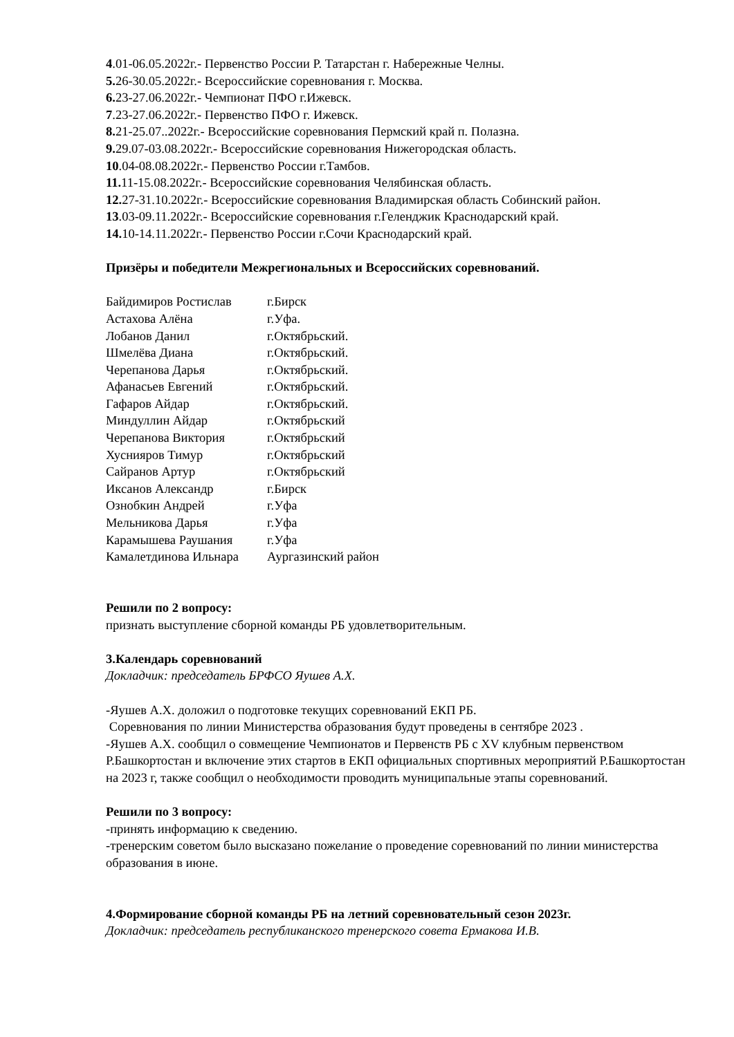4.01-06.05.2022г.- Первенство России Р. Татарстан г. Набережные Челны.
5. 26-30.05.2022г.- Всероссийские соревнования г. Москва.
6. 23-27.06.2022г.- Чемпионат ПФО г.Ижевск.
7.23-27.06.2022г.- Первенство ПФО г. Ижевск.
8. 21-25.07..2022г.- Всероссийские соревнования Пермский край п. Полазна.
9. 29.07-03.08.2022г.- Всероссийские соревнования Нижегородская область.
10.04-08.08.2022г.- Первенство России г.Тамбов.
11. 11-15.08.2022г.- Всероссийские соревнования Челябинская область.
12. 27-31.10.2022г.- Всероссийские соревнования Владимирская область Собинский район.
13.03-09.11.2022г.- Всероссийские соревнования г.Геленджик Краснодарский край.
14. 10-14.11.2022г.- Первенство России г.Сочи Краснодарский край.
Призёры и победители Межрегиональных и Всероссийских соревнований.
| Байдимиров Ростислав | г.Бирск |
| Астахова Алёна | г.Уфа. |
| Лобанов Данил | г.Октябрьский. |
| Шмелёва Диана | г.Октябрьский. |
| Черепанова Дарья | г.Октябрьский. |
| Афанасьев Евгений | г.Октябрьский. |
| Гафаров Айдар | г.Октябрьский. |
| Миндуллин Айдар | г.Октябрьский |
| Черепанова Виктория | г.Октябрьский |
| Хуснияров Тимур | г.Октябрьский |
| Сайранов Артур | г.Октябрьский |
| Иксанов Александр | г.Бирск |
| Ознобкин Андрей | г.Уфа |
| Мельникова Дарья | г.Уфа |
| Карамышева Раушания | г.Уфа |
| Камалетдинова Ильнара | Аургазинский район |
Решили по 2 вопросу:
признать выступление сборной команды РБ удовлетворительным.
3.Календарь соревнований
Докладчик: председатель БРФСО Яушев А.Х.
-Яушев А.Х. доложил о подготовке текущих соревнований ЕКП РБ.
Соревнования по линии Министерства образования будут проведены в сентябре 2023 .
-Яушев А.Х. сообщил о совмещение Чемпионатов и Первенств РБ с XV клубным первенством Р.Башкортостан и включение этих стартов в ЕКП официальных спортивных мероприятий Р.Башкортостан на 2023 г, также сообщил о необходимости проводить муниципальные этапы соревнований.
Решили по 3 вопросу:
-принять информацию к сведению.
-тренерским советом было высказано пожелание о проведение соревнований по линии министерства образования в июне.
4.Формирование сборной команды РБ на летний соревновательный сезон 2023г.
Докладчик: председатель республиканского тренерского совета Ермакова И.В.